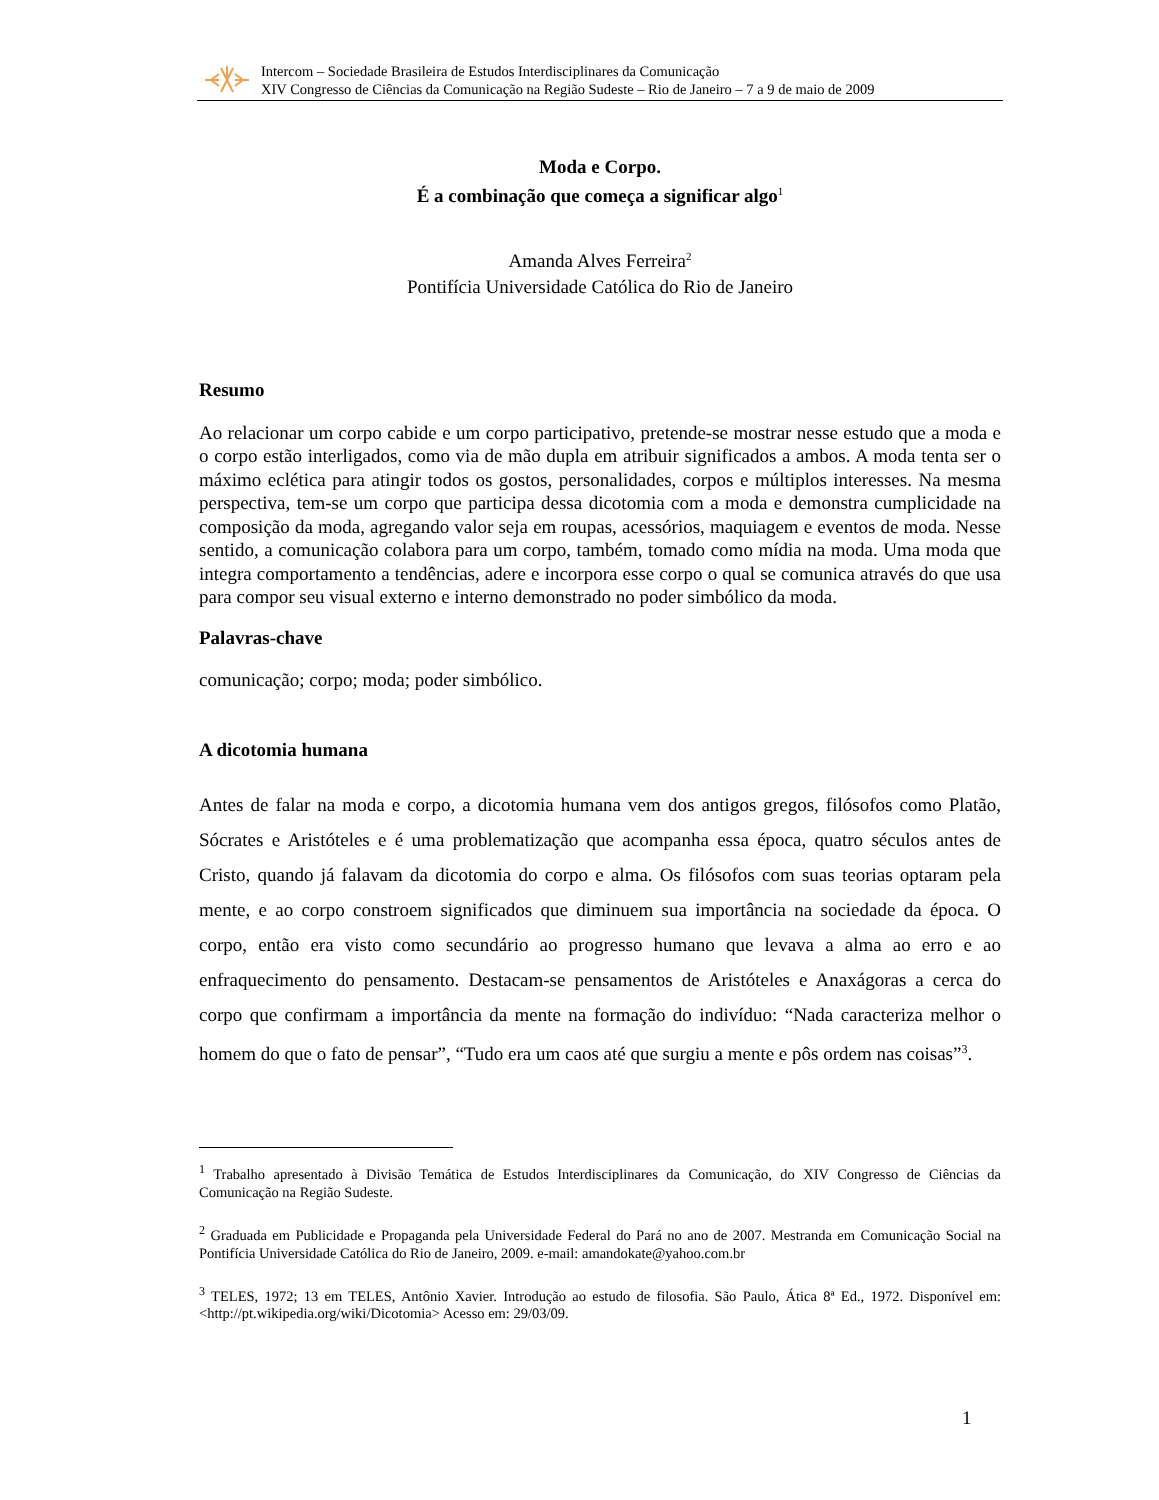Intercom – Sociedade Brasileira de Estudos Interdisciplinares da Comunicação
XIV Congresso de Ciências da Comunicação na Região Sudeste – Rio de Janeiro – 7 a 9 de maio de 2009
Moda e Corpo.
É a combinação que começa a significar algo<sup>1</sup>
Amanda Alves Ferreira<sup>2</sup>
Pontifícia Universidade Católica do Rio de Janeiro
Resumo
Ao relacionar um corpo cabide e um corpo participativo, pretende-se mostrar nesse estudo que a moda e o corpo estão interligados, como via de mão dupla em atribuir significados a ambos. A moda tenta ser o máximo eclética para atingir todos os gostos, personalidades, corpos e múltiplos interesses. Na mesma perspectiva, tem-se um corpo que participa dessa dicotomia com a moda e demonstra cumplicidade na composição da moda, agregando valor seja em roupas, acessórios, maquiagem e eventos de moda. Nesse sentido, a comunicação colabora para um corpo, também, tomado como mídia na moda. Uma moda que integra comportamento a tendências, adere e incorpora esse corpo o qual se comunica através do que usa para compor seu visual externo e interno demonstrado no poder simbólico da moda.
Palavras-chave
comunicação; corpo; moda; poder simbólico.
A dicotomia humana
Antes de falar na moda e corpo, a dicotomia humana vem dos antigos gregos, filósofos como Platão, Sócrates e Aristóteles e é uma problematização que acompanha essa época, quatro séculos antes de Cristo, quando já falavam da dicotomia do corpo e alma. Os filósofos com suas teorias optaram pela mente, e ao corpo constroem significados que diminuem sua importância na sociedade da época. O corpo, então era visto como secundário ao progresso humano que levava a alma ao erro e ao enfraquecimento do pensamento. Destacam-se pensamentos de Aristóteles e Anaxágoras a cerca do corpo que confirmam a importância da mente na formação do indivíduo: “Nada caracteriza melhor o homem do que o fato de pensar”, “Tudo era um caos até que surgiu a mente e pôs ordem nas coisas”<sup>3</sup>.
<sup>1</sup> Trabalho apresentado à Divisão Temática de Estudos Interdisciplinares da Comunicação, do XIV Congresso de Ciências da Comunicação na Região Sudeste.
<sup>2</sup> Graduada em Publicidade e Propaganda pela Universidade Federal do Pará no ano de 2007. Mestranda em Comunicação Social na Pontifícia Universidade Católica do Rio de Janeiro, 2009. e-mail: amandokate@yahoo.com.br
<sup>3</sup> TELES, 1972; 13 em TELES, Antônio Xavier. Introdução ao estudo de filosofia. São Paulo, Ática 8ª Ed., 1972. Disponível em: <http://pt.wikipedia.org/wiki/Dicotomia> Acesso em: 29/03/09.
1